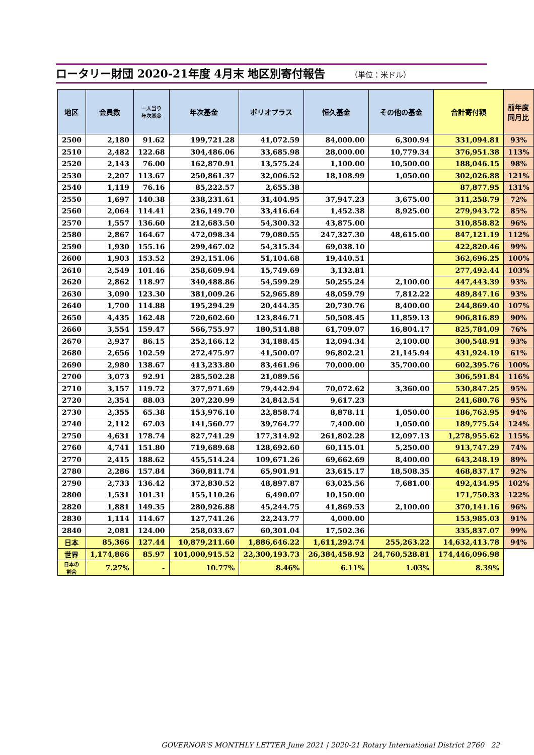ロータリー財団 2020-21年度 4月末 地区別寄付報告 （単位：米ドル）
| 地区 | 会員数 | 一人当り 年次基金 | 年次基金 | ポリオプラス | 恒久基金 | その他の基金 | 合計寄付額 | 前年度 同月比 |
| --- | --- | --- | --- | --- | --- | --- | --- | --- |
| 2500 | 2,180 | 91.62 | 199,721.28 | 41,072.59 | 84,000.00 | 6,300.94 | 331,094.81 | 93% |
| 2510 | 2,482 | 122.68 | 304,486.06 | 33,685.98 | 28,000.00 | 10,779.34 | 376,951.38 | 113% |
| 2520 | 2,143 | 76.00 | 162,870.91 | 13,575.24 | 1,100.00 | 10,500.00 | 188,046.15 | 98% |
| 2530 | 2,207 | 113.67 | 250,861.37 | 32,006.52 | 18,108.99 | 1,050.00 | 302,026.88 | 121% |
| 2540 | 1,119 | 76.16 | 85,222.57 | 2,655.38 | | | 87,877.95 | 131% |
| 2550 | 1,697 | 140.38 | 238,231.61 | 31,404.95 | 37,947.23 | 3,675.00 | 311,258.79 | 72% |
| 2560 | 2,064 | 114.41 | 236,149.70 | 33,416.64 | 1,452.38 | 8,925.00 | 279,943.72 | 85% |
| 2570 | 1,557 | 136.60 | 212,683.50 | 54,300.32 | 43,875.00 | | 310,858.82 | 96% |
| 2580 | 2,867 | 164.67 | 472,098.34 | 79,080.55 | 247,327.30 | 48,615.00 | 847,121.19 | 112% |
| 2590 | 1,930 | 155.16 | 299,467.02 | 54,315.34 | 69,038.10 | | 422,820.46 | 99% |
| 2600 | 1,903 | 153.52 | 292,151.06 | 51,104.68 | 19,440.51 | | 362,696.25 | 100% |
| 2610 | 2,549 | 101.46 | 258,609.94 | 15,749.69 | 3,132.81 | | 277,492.44 | 103% |
| 2620 | 2,862 | 118.97 | 340,488.86 | 54,599.29 | 50,255.24 | 2,100.00 | 447,443.39 | 93% |
| 2630 | 3,090 | 123.30 | 381,009.26 | 52,965.89 | 48,059.79 | 7,812.22 | 489,847.16 | 93% |
| 2640 | 1,700 | 114.88 | 195,294.29 | 20,444.35 | 20,730.76 | 8,400.00 | 244,869.40 | 107% |
| 2650 | 4,435 | 162.48 | 720,602.60 | 123,846.71 | 50,508.45 | 11,859.13 | 906,816.89 | 90% |
| 2660 | 3,554 | 159.47 | 566,755.97 | 180,514.88 | 61,709.07 | 16,804.17 | 825,784.09 | 76% |
| 2670 | 2,927 | 86.15 | 252,166.12 | 34,188.45 | 12,094.34 | 2,100.00 | 300,548.91 | 93% |
| 2680 | 2,656 | 102.59 | 272,475.97 | 41,500.07 | 96,802.21 | 21,145.94 | 431,924.19 | 61% |
| 2690 | 2,980 | 138.67 | 413,233.80 | 83,461.96 | 70,000.00 | 35,700.00 | 602,395.76 | 100% |
| 2700 | 3,073 | 92.91 | 285,502.28 | 21,089.56 | | | 306,591.84 | 116% |
| 2710 | 3,157 | 119.72 | 377,971.69 | 79,442.94 | 70,072.62 | 3,360.00 | 530,847.25 | 95% |
| 2720 | 2,354 | 88.03 | 207,220.99 | 24,842.54 | 9,617.23 | | 241,680.76 | 95% |
| 2730 | 2,355 | 65.38 | 153,976.10 | 22,858.74 | 8,878.11 | 1,050.00 | 186,762.95 | 94% |
| 2740 | 2,112 | 67.03 | 141,560.77 | 39,764.77 | 7,400.00 | 1,050.00 | 189,775.54 | 124% |
| 2750 | 4,631 | 178.74 | 827,741.29 | 177,314.92 | 261,802.28 | 12,097.13 | 1,278,955.62 | 115% |
| 2760 | 4,741 | 151.80 | 719,689.68 | 128,692.60 | 60,115.01 | 5,250.00 | 913,747.29 | 74% |
| 2770 | 2,415 | 188.62 | 455,514.24 | 109,671.26 | 69,662.69 | 8,400.00 | 643,248.19 | 89% |
| 2780 | 2,286 | 157.84 | 360,811.74 | 65,901.91 | 23,615.17 | 18,508.35 | 468,837.17 | 92% |
| 2790 | 2,733 | 136.42 | 372,830.52 | 48,897.87 | 63,025.56 | 7,681.00 | 492,434.95 | 102% |
| 2800 | 1,531 | 101.31 | 155,110.26 | 6,490.07 | 10,150.00 | | 171,750.33 | 122% |
| 2820 | 1,881 | 149.35 | 280,926.88 | 45,244.75 | 41,869.53 | 2,100.00 | 370,141.16 | 96% |
| 2830 | 1,114 | 114.67 | 127,741.26 | 22,243.77 | 4,000.00 | | 153,985.03 | 91% |
| 2840 | 2,081 | 124.00 | 258,033.67 | 60,301.04 | 17,502.36 | | 335,837.07 | 99% |
| 日本 | 85,366 | 127.44 | 10,879,211.60 | 1,886,646.22 | 1,611,292.74 | 255,263.22 | 14,632,413.78 | 94% |
| 世界 | 1,174,866 | 85.97 | 101,000,915.52 | 22,300,193.73 | 26,384,458.92 | 24,760,528.81 | 174,446,096.98 | |
| 日本の 割合 | 7.27% | - | 10.77% | 8.46% | 6.11% | 1.03% | 8.39% | |
GOVERNOR'S MONTHLY LETTER June 2021 | 2020-21 Rotary International District 2760 22